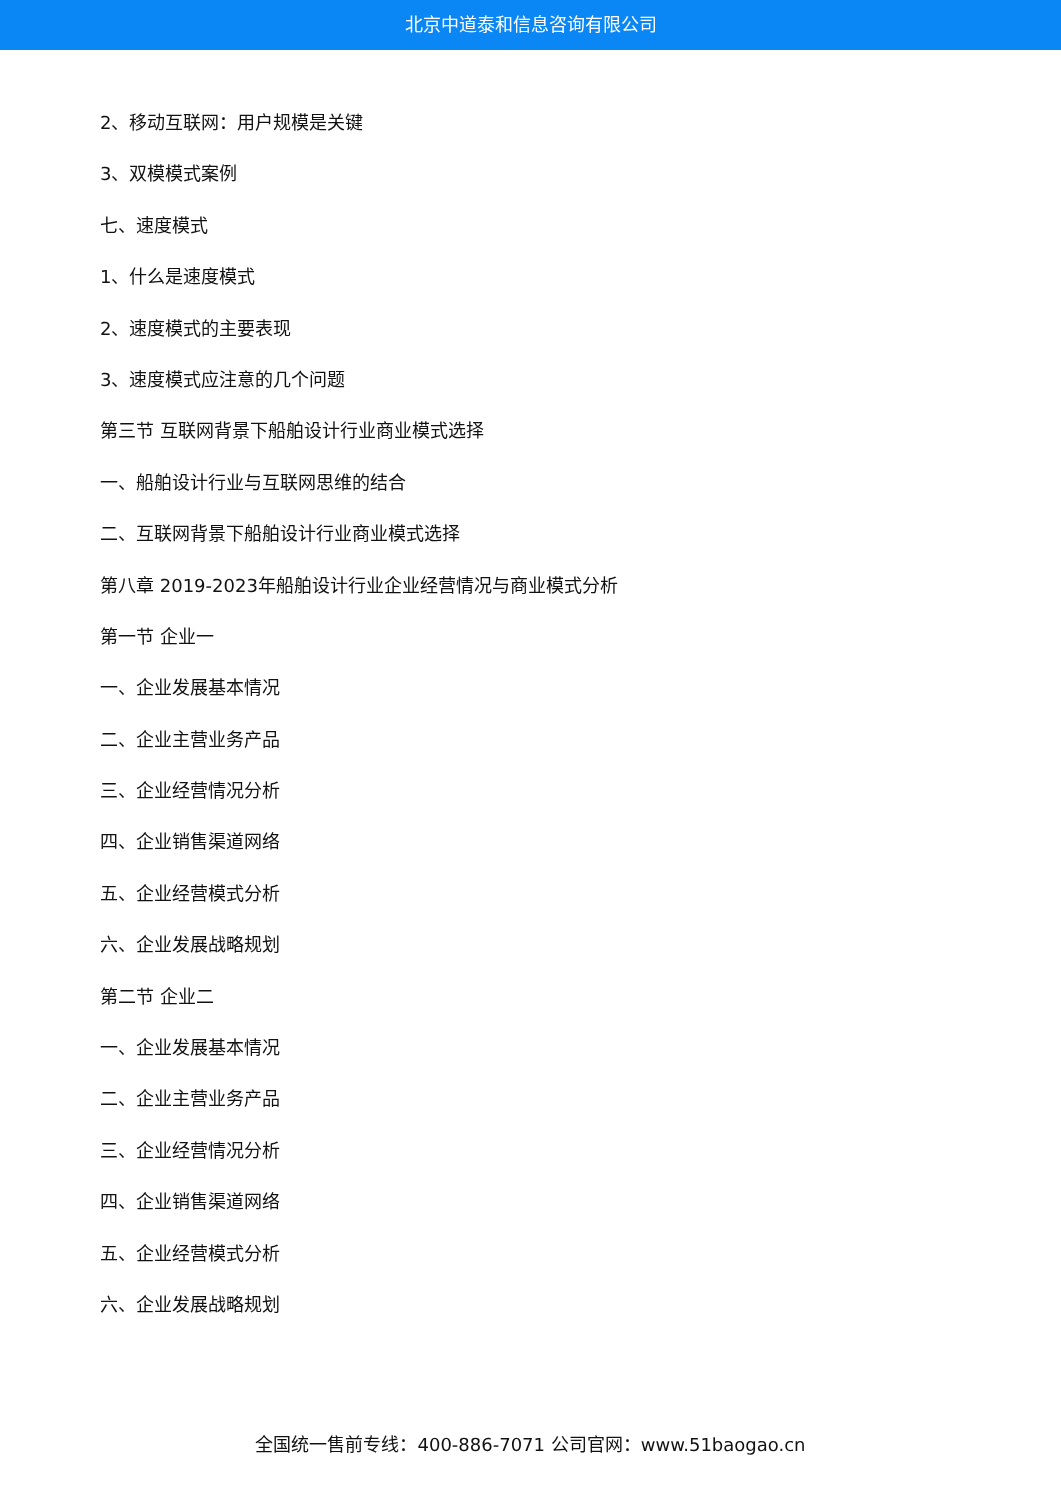北京中道泰和信息咨询有限公司
2、移动互联网：用户规模是关键
3、双模模式案例
七、速度模式
1、什么是速度模式
2、速度模式的主要表现
3、速度模式应注意的几个问题
第三节 互联网背景下船舶设计行业商业模式选择
一、船舶设计行业与互联网思维的结合
二、互联网背景下船舶设计行业商业模式选择
第八章 2019-2023年船舶设计行业企业经营情况与商业模式分析
第一节 企业一
一、企业发展基本情况
二、企业主营业务产品
三、企业经营情况分析
四、企业销售渠道网络
五、企业经营模式分析
六、企业发展战略规划
第二节 企业二
一、企业发展基本情况
二、企业主营业务产品
三、企业经营情况分析
四、企业销售渠道网络
五、企业经营模式分析
六、企业发展战略规划
全国统一售前专线：400-886-7071 公司官网：www.51baogao.cn